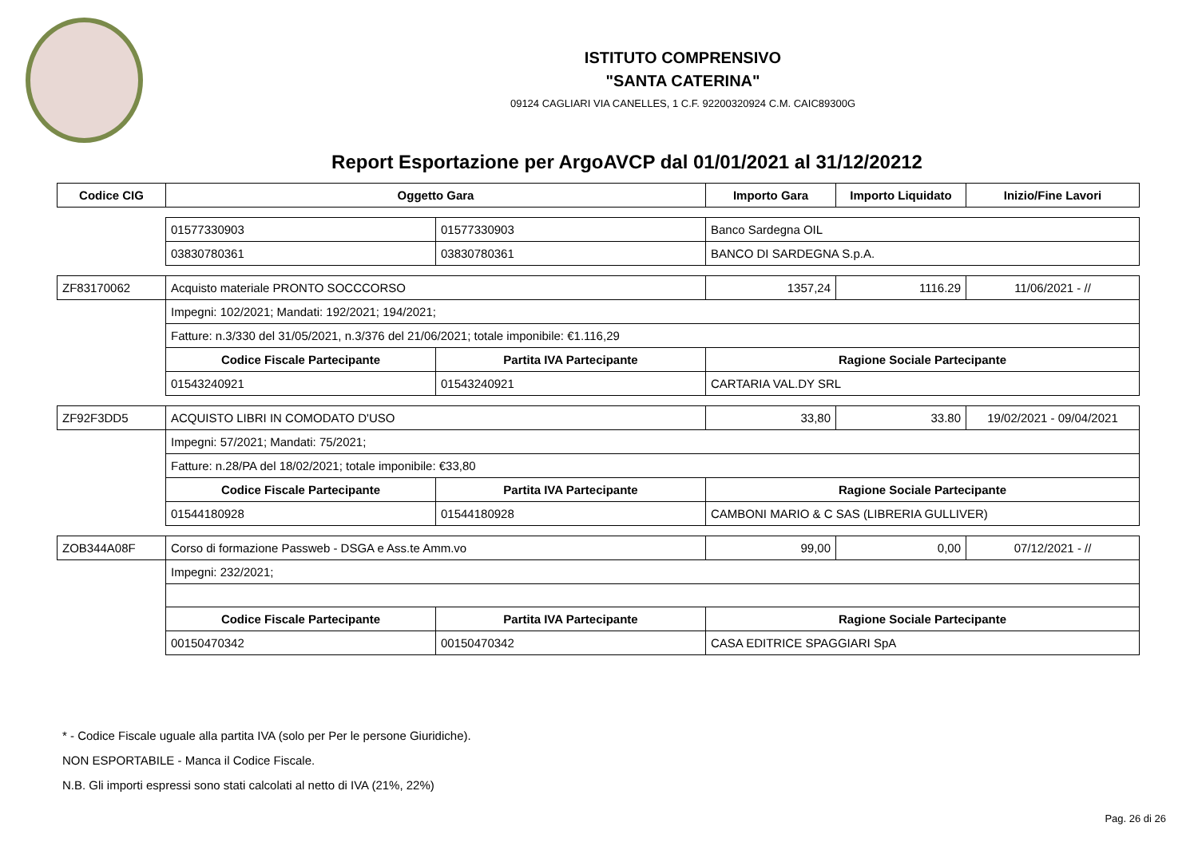ISTITUTO COMPRENSIVO
"SANTA CATERINA"
09124 CAGLIARI VIA CANELLES, 1 C.F. 92200320924 C.M. CAIC89300G
Report Esportazione per ArgoAVCP dal 01/01/2021 al 31/12/20212
| Codice CIG | Oggetto Gara | | Importo Gara | Importo Liquidato | Inizio/Fine Lavori |
| --- | --- | --- | --- | --- | --- |
| | 01577330903 | 01577330903 | Banco Sardegna OIL | | |
| | 03830780361 | 03830780361 | BANCO DI SARDEGNA S.p.A. | | |
| ZF83170062 | Acquisto materiale PRONTO SOCCCORSO | | 1357,24 | 1116.29 | 11/06/2021 - // |
| | Impegni: 102/2021; Mandati: 192/2021; 194/2021; | | | | |
| | Fatture: n.3/330 del 31/05/2021, n.3/376 del 21/06/2021; totale imponibile: €1.116,29 | | | | |
| | Codice Fiscale Partecipante | Partita IVA Partecipante | Ragione Sociale Partecipante | | |
| | 01543240921 | 01543240921 | CARTARIA VAL.DY SRL | | |
| ZF92F3DD5 | ACQUISTO LIBRI IN COMODATO D'USO | | 33,80 | 33.80 | 19/02/2021 - 09/04/2021 |
| | Impegni: 57/2021; Mandati: 75/2021; | | | | |
| | Fatture: n.28/PA del 18/02/2021; totale imponibile: €33,80 | | | | |
| | Codice Fiscale Partecipante | Partita IVA Partecipante | Ragione Sociale Partecipante | | |
| | 01544180928 | 01544180928 | CAMBONI MARIO & C SAS (LIBRERIA GULLIVER) | | |
| ZOB344A08F | Corso di formazione Passweb - DSGA e Ass.te Amm.vo | | 99,00 | 0,00 | 07/12/2021 - // |
| | Impegni: 232/2021; | | | | |
| | Codice Fiscale Partecipante | Partita IVA Partecipante | Ragione Sociale Partecipante | | |
| | 00150470342 | 00150470342 | CASA EDITRICE SPAGGIARI SpA | | |
* - Codice Fiscale uguale alla partita IVA (solo per Per le persone Giuridiche).
NON ESPORTABILE - Manca il Codice Fiscale.
N.B. Gli importi espressi sono stati calcolati al netto di IVA (21%, 22%)
Pag. 26 di 26